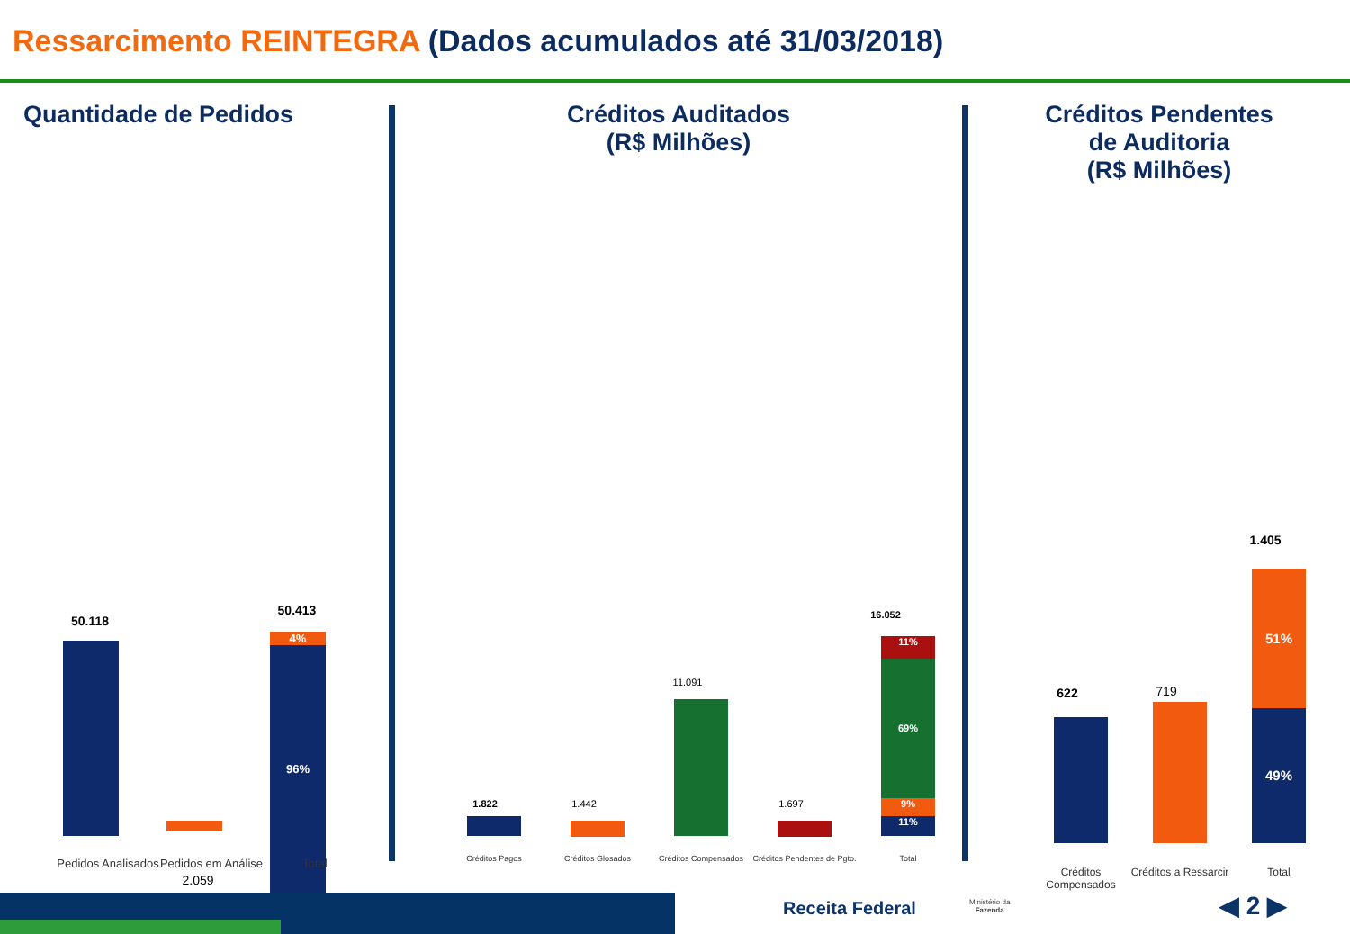Ressarcimento REINTEGRA (Dados acumulados até 31/03/2018)
Quantidade de Pedidos
50.118
2.059
50.413
4%
96%
Pedidos Analisados
Pedidos em Análise
Total
Créditos Auditados
(R$ Milhões)
1.822 1.442
11.091
1.697
16.052
11%
69%
9%
11%
Créditos Pagos Créditos Glosados Créditos Compensados
Créditos Pendentes de Pgto.
Total
Créditos Pendentes
de Auditoria
(R$ Milhões)
622 719
1.405
51%
49%
Créditos Compensados
Créditos a Ressarcir
Total
Receita Federal
Ministério da
Fazenda
◀ 2 ▶